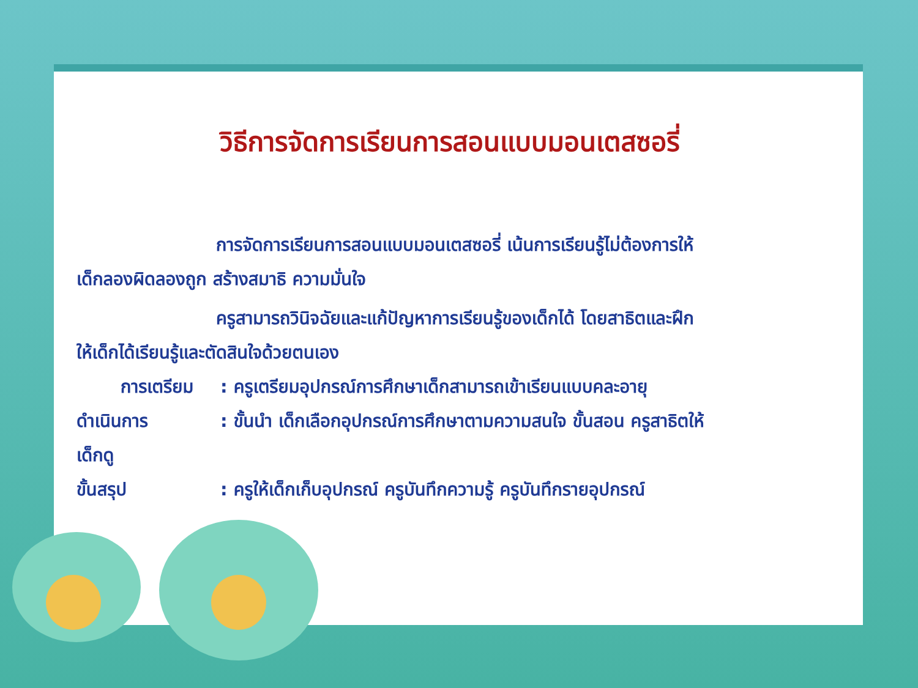วิธีการจัดการเรียนการสอนแบบมอนเตสซอรี่
การจัดการเรียนการสอนแบบมอนเตสซอรี่ เน้นการเรียนรู้ไม่ต้องการให้
เด็กลองผิดลองถูก สร้างสมาธิ ความมั่นใจ
ครูสามารถวินิจฉัยและแก้ปัญหาการเรียนรู้ของเด็กได้ โดยสาธิตและฝึก
ให้เด็กได้เรียนรู้และตัดสินใจด้วยตนเอง
การเตรียม : ครูเตรียมอุปกรณ์การศึกษาเด็กสามารถเข้าเรียนแบบคละอายุ
ดำเนินการ : ขั้นนำ เด็กเลือกอุปกรณ์การศึกษาตามความสนใจ ขั้นสอน ครูสาธิตให้
เด็กดู
ขั้นสรุป : ครูให้เด็กเก็บอุปกรณ์ ครูบันทึกความรู้ ครูบันทึกรายอุปกรณ์